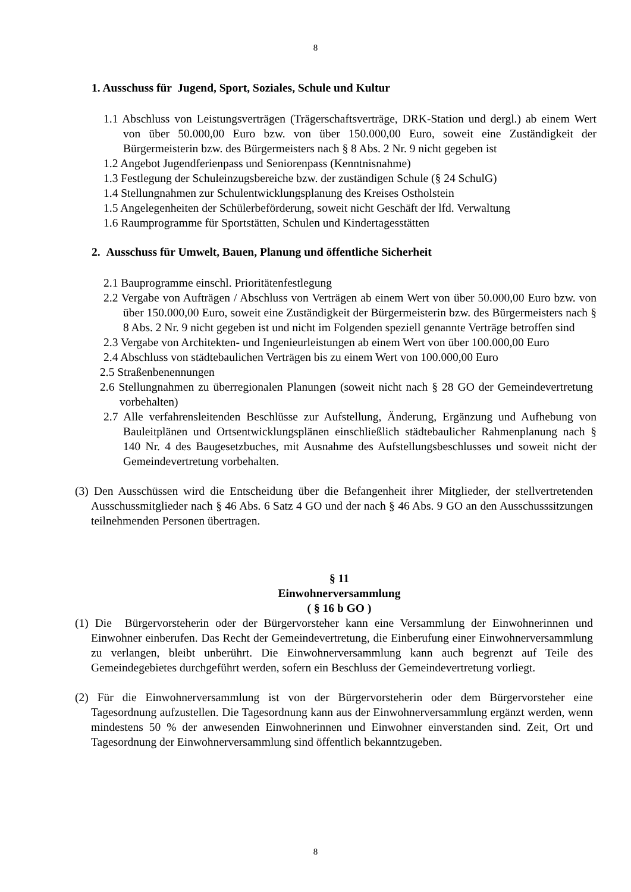8
1. Ausschuss für Jugend, Sport, Soziales, Schule und Kultur
1.1 Abschluss von Leistungsverträgen (Trägerschaftsverträge, DRK-Station und dergl.) ab einem Wert von über 50.000,00 Euro bzw. von über 150.000,00 Euro, soweit eine Zuständigkeit der Bürgermeisterin bzw. des Bürgermeisters nach § 8 Abs. 2 Nr. 9 nicht gegeben ist
1.2 Angebot Jugendferienpass und Seniorenpass (Kenntnisnahme)
1.3 Festlegung der Schuleinzugsbereiche bzw. der zuständigen Schule (§ 24 SchulG)
1.4 Stellungnahmen zur Schulentwicklungsplanung des Kreises Ostholstein
1.5 Angelegenheiten der Schülerbeförderung, soweit nicht Geschäft der lfd. Verwaltung
1.6 Raumprogramme für Sportstätten, Schulen und Kindertagesstätten
2. Ausschuss für Umwelt, Bauen, Planung und öffentliche Sicherheit
2.1 Bauprogramme einschl. Prioritätenfestlegung
2.2 Vergabe von Aufträgen / Abschluss von Verträgen ab einem Wert von über 50.000,00 Euro bzw. von über 150.000,00 Euro, soweit eine Zuständigkeit der Bürgermeisterin bzw. des Bürgermeisters nach § 8 Abs. 2 Nr. 9 nicht gegeben ist und nicht im Folgenden speziell genannte Verträge betroffen sind
2.3 Vergabe von Architekten- und Ingenieurleistungen ab einem Wert von über 100.000,00 Euro
2.4 Abschluss von städtebaulichen Verträgen bis zu einem Wert von 100.000,00 Euro
2.5 Straßenbenennungen
2.6 Stellungnahmen zu überregionalen Planungen (soweit nicht nach § 28 GO der Gemeindevertretung vorbehalten)
2.7 Alle verfahrensleitenden Beschlüsse zur Aufstellung, Änderung, Ergänzung und Aufhebung von Bauleitplänen und Ortsentwicklungsplänen einschließlich städtebaulicher Rahmenplanung nach § 140 Nr. 4 des Baugesetzbuches, mit Ausnahme des Aufstellungsbeschlusses und soweit nicht der Gemeindevertretung vorbehalten.
(3) Den Ausschüssen wird die Entscheidung über die Befangenheit ihrer Mitglieder, der stellvertretenden Ausschussmitglieder nach § 46 Abs. 6 Satz 4 GO und der nach § 46 Abs. 9 GO an den Ausschusssitzungen teilnehmenden Personen übertragen.
§ 11
Einwohnerversammlung
( § 16 b GO )
(1) Die Bürgervorsteherin oder der Bürgervorsteher kann eine Versammlung der Einwohnerinnen und Einwohner einberufen. Das Recht der Gemeindevertretung, die Einberufung einer Einwohnerversammlung zu verlangen, bleibt unberührt. Die Einwohnerversammlung kann auch begrenzt auf Teile des Gemeindegebietes durchgeführt werden, sofern ein Beschluss der Gemeindevertretung vorliegt.
(2) Für die Einwohnerversammlung ist von der Bürgervorsteherin oder dem Bürgervorsteher eine Tagesordnung aufzustellen. Die Tagesordnung kann aus der Einwohnerversammlung ergänzt werden, wenn mindestens 50 % der anwesenden Einwohnerinnen und Einwohner einverstanden sind. Zeit, Ort und Tagesordnung der Einwohnerversammlung sind öffentlich bekanntzugeben.
8